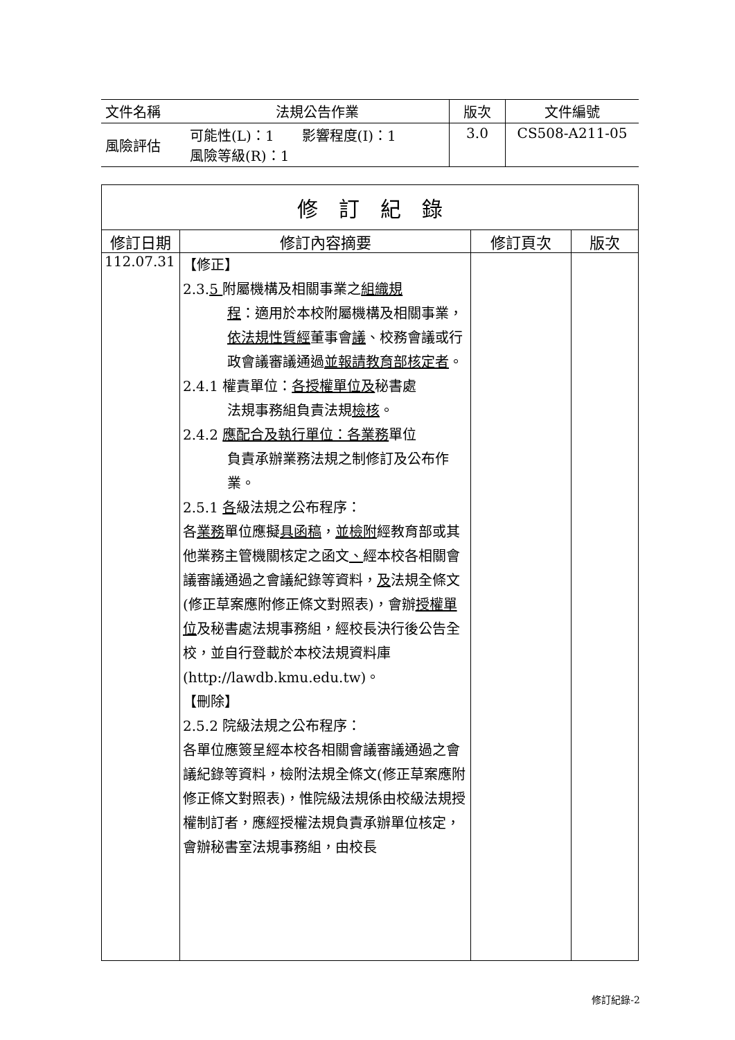| 文件名稱 | 法規公告作業 | 版次 | 文件編號 |
| 風險評估 | 可能性(L)：1 影響程度(I)：1 風險等級(R)：1 | 3.0 | CS508-A211-05 |
| 修 訂 紀 錄 | | | |
| --- | --- | --- | --- |
| 修訂日期 | 修訂內容摘要 | 修訂頁次 | 版次 |
| 112.07.31 | 【修正】 2.3. 5 附屬機構及相關事業之 組織規 程 ：適用於本校附屬機構及相關事業， 依法規性質經 董事會 議 、校務會議或行政會議審議通過 並報請教育部核定者 。 2.4.1 權責單位： 各授權單位及 秘書處 法規事務組負責法規 檢核 。 2.4.2 應配合及執行單位：各業務 單位 負責承辦業務法規之制修訂及公布作業。 2.5.1 各 級法規之公布程序： 各 業務 單位應擬 具函稿 ， 並檢附 經教育部或其他業務主管機關核定之函文 、 經本校各相關會議審議通過之會議紀錄等資料， 及 法規全條文(修正草案應附修正條文對照表)，會辦 授權單位 及秘書處法規事務組，經校長決行後公告全校，並自行登載於本校法規資料庫(http://lawdb.kmu.edu.tw)。 【刪除】 2.5.2 院級法規之公布程序： 各單位應簽呈經本校各相關會議審議通過之會議紀錄等資料，檢附法規全條文(修正草案應附修正條文對照表)，惟院級法規係由校級法規授權制訂者，應經授權法規負責承辦單位核定，會辦秘書室法規事務組，由校長 | | |
修訂紀錄-2